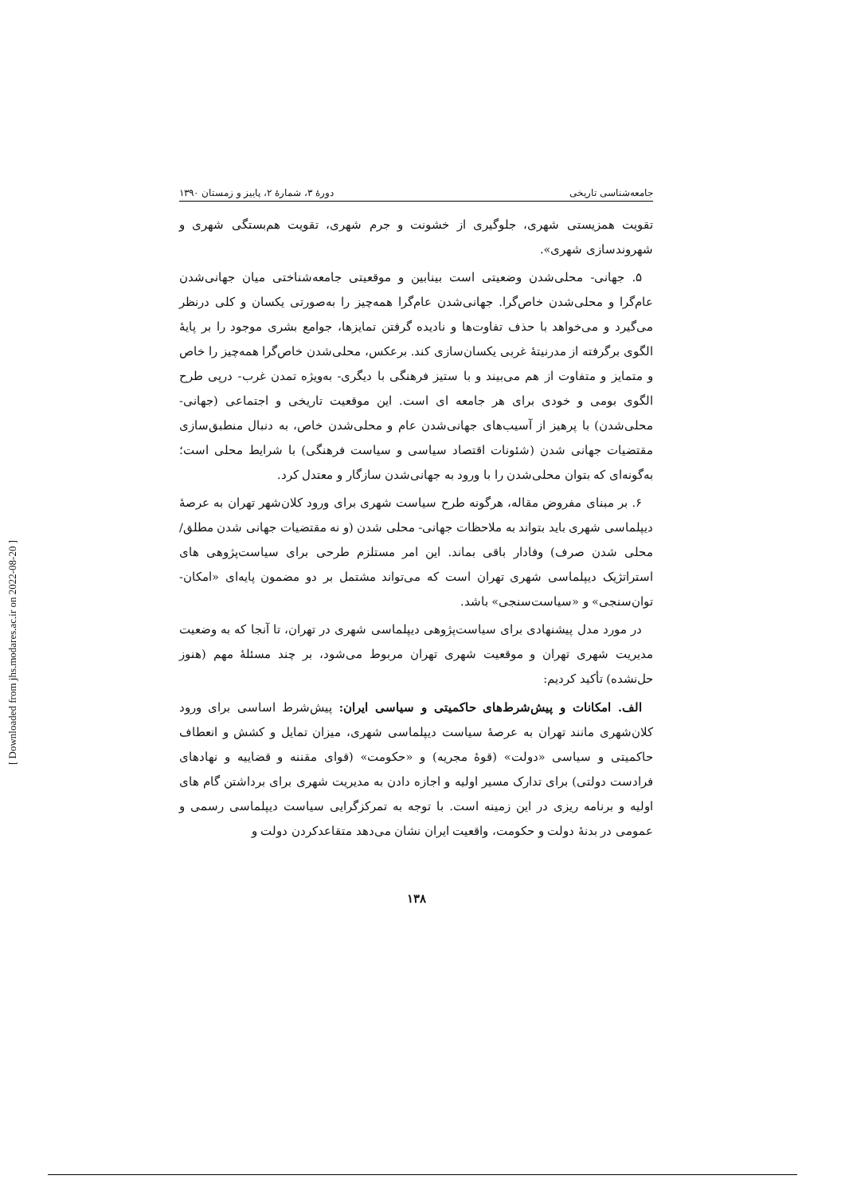[ Downloaded from jhs.modares.ac.ir on 2022-08-20 ]
جامعه‌شناسی تاریخی دورهٔ ۳، شمارهٔ ۲، پاییز و زمستان ۱۳۹۰
تقویت همزیستی شهری، جلوگیری از خشونت و جرم شهری، تقویت هم‌بستگی شهری و شهروندسازی شهری».
۵. جهانی- محلی‌شدن وضعیتی است بینابین و موقعیتی جامعه‌شناختی میان جهانی‌شدن عام‌گرا و محلی‌شدن خاص‌گرا. جهانی‌شدن عام‌گرا همه‌چیز را به‌صورتی یکسان و کلی درنظر می‌گیرد و می‌خواهد با حذف تفاوت‌ها و نادیده گرفتن تمایزها، جوامع بشری موجود را بر پایهٔ الگوی برگرفته از مدرنیتهٔ غربی یکسان‌سازی کند. برعکس، محلی‌شدن خاص‌گرا همه‌چیز را خاص و متمایز و متفاوت از هم می‌بیند و با ستیز فرهنگی با دیگری- به‌ویژه تمدن غرب- درپی طرح الگوی بومی و خودی برای هر جامعه ای است. این موقعیت تاریخی و اجتماعی (جهانی- محلی‌شدن) با پرهیز از آسیب‌های جهانی‌شدن عام و محلی‌شدن خاص، به دنبال منطبق‌سازی مقتضیات جهانی شدن (شئونات اقتصاد سیاسی و سیاست فرهنگی) با شرایط محلی است؛ به‌گونه‌ای که بتوان محلی‌شدن را با ورود به جهانی‌شدن سازگار و معتدل کرد.
۶. بر مبنای مفروض مقاله، هرگونه طرح سیاست شهری برای ورود کلان‌شهر تهران به عرصهٔ دیپلماسی شهری باید بتواند به ملاحظات جهانی- محلی شدن (و نه مقتضیات جهانی شدن مطلق/ محلی شدن صرف) وفادار باقی بماند. این امر مستلزم طرحی برای سیاست‌پژوهی های استراتژیک دیپلماسی شهری تهران است که می‌تواند مشتمل بر دو مضمون پایه‌ای «امکان- توان‌سنجی» و «سیاست‌سنجی» باشد.
در مورد مدل پیشنهادی برای سیاست‌پژوهی دیپلماسی شهری در تهران، تا آنجا که به وضعیت مدیریت شهری تهران و موقعیت شهری تهران مربوط می‌شود، بر چند مسئلهٔ مهم (هنوز حل‌نشده) تأکید کردیم:
الف. امکانات و پیش‌شرط‌های حاکمیتی و سیاسی ایران: پیش‌شرط اساسی برای ورود کلان‌شهری مانند تهران به عرصهٔ سیاست دیپلماسی شهری، میزان تمایل و کشش و انعطاف حاکمیتی و سیاسی «دولت» (قوهٔ مجریه) و «حکومت» (قوای مقننه و قضاییه و نهادهای فرادست دولتی) برای تدارک مسیر اولیه و اجازه دادن به مدیریت شهری برای برداشتن گام های اولیه و برنامه ریزی در این زمینه است. با توجه به تمرکزگرایی سیاست دیپلماسی رسمی و عمومی در بدنهٔ دولت و حکومت، واقعیت ایران نشان می‌دهد متقاعدکردن دولت و
۱۳۸